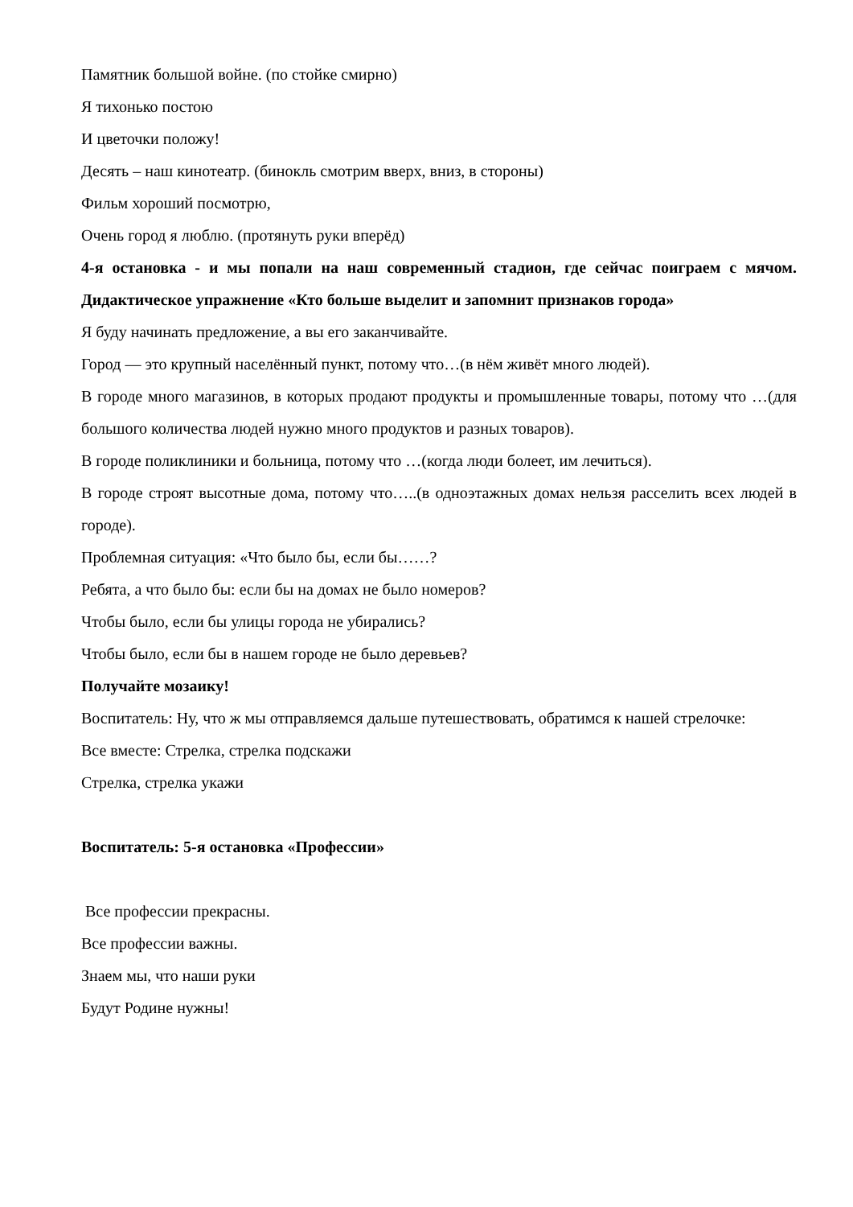Памятник большой войне. (по стойке смирно)
Я тихонько постою
И цветочки положу!
Десять – наш кинотеатр. (бинокль смотрим вверх, вниз, в стороны)
Фильм хороший посмотрю,
Очень город я люблю. (протянуть руки вперёд)
4-я остановка - и мы попали на наш современный стадион, где сейчас поиграем с мячом. Дидактическое упражнение «Кто больше выделит и запомнит признаков города»
Я буду начинать предложение, а вы его заканчивайте.
Город — это крупный населённый пункт, потому что…(в нём живёт много людей).
В городе много магазинов, в которых продают продукты и промышленные товары, потому что …(для большого количества людей нужно много продуктов и разных товаров).
В городе поликлиники и больница, потому что …(когда люди болеет, им лечиться).
В городе строят высотные дома, потому что…..(в одноэтажных домах нельзя расселить всех людей в городе).
Проблемная ситуация: «Что было бы, если бы……?
Ребята, а что было бы: если бы на домах не было номеров?
Чтобы было, если бы улицы города не убирались?
Чтобы было, если бы в нашем городе не было деревьев?
Получайте мозаику!
Воспитатель: Ну, что ж мы отправляемся дальше путешествовать, обратимся к нашей стрелочке:
Все вместе: Стрелка, стрелка подскажи
Стрелка, стрелка укажи
Воспитатель: 5-я остановка «Профессии»
Все профессии прекрасны.
Все профессии важны.
Знаем мы, что наши руки
Будут Родине нужны!